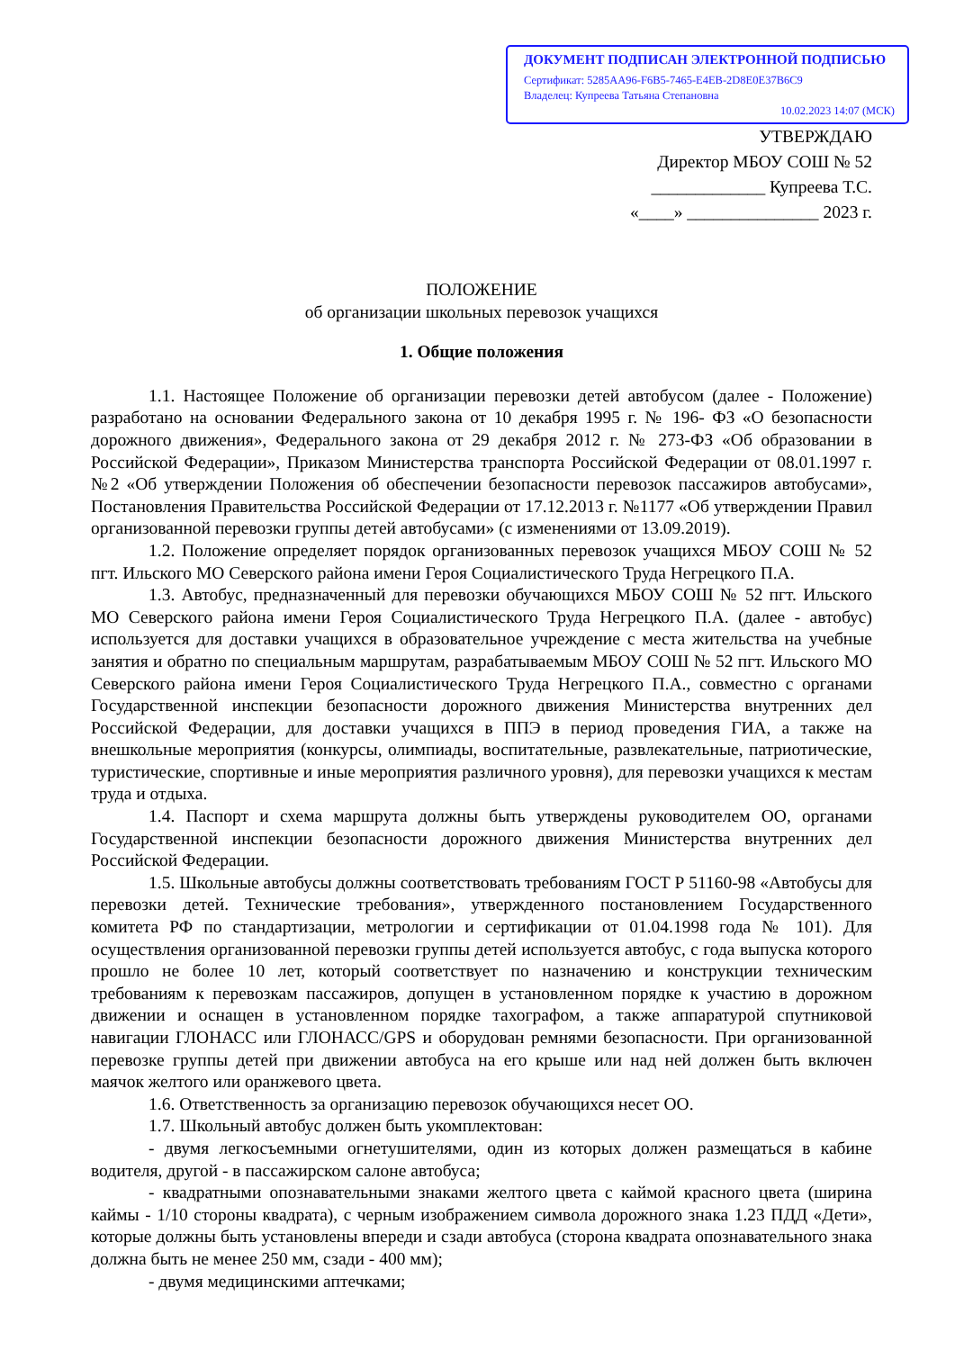ДОКУМЕНТ ПОДПИСАН ЭЛЕКТРОННОЙ ПОДПИСЬЮ
Сертификат: 5285AA96-F6B5-7465-E4EB-2D8E0E37B6C9
Владелец: Купреева Татьяна Степановна
10.02.2023 14:07 (МСК)
УТВЕРЖДАЮ
Директор МБОУ СОШ № 52
_____________ Купреева Т.С.
«____» _______________ 2023 г.
ПОЛОЖЕНИЕ
об организации школьных перевозок учащихся
1. Общие положения
1.1. Настоящее Положение об организации перевозки детей автобусом (далее - Положение) разработано на основании Федерального закона от 10 декабря 1995 г. № 196- ФЗ «О безопасности дорожного движения», Федерального закона от 29 декабря 2012 г. № 273-ФЗ «Об образовании в Российской Федерации», Приказом Министерства транспорта Российской Федерации от 08.01.1997 г. №2 «Об утверждении Положения об обеспечении безопасности перевозок пассажиров автобусами», Постановления Правительства Российской Федерации от 17.12.2013 г. №1177 «Об утверждении Правил организованной перевозки группы детей автобусами» (с изменениями от 13.09.2019).
1.2. Положение определяет порядок организованных перевозок учащихся МБОУ СОШ № 52 пгт. Ильского МО Северского района имени Героя Социалистического Труда Негрецкого П.А.
1.3. Автобус, предназначенный для перевозки обучающихся МБОУ СОШ № 52 пгт. Ильского МО Северского района имени Героя Социалистического Труда Негрецкого П.А. (далее - автобус) используется для доставки учащихся в образовательное учреждение с места жительства на учебные занятия и обратно по специальным маршрутам, разрабатываемым МБОУ СОШ № 52 пгт. Ильского МО Северского района имени Героя Социалистического Труда Негрецкого П.А., совместно с органами Государственной инспекции безопасности дорожного движения Министерства внутренних дел Российской Федерации, для доставки учащихся в ППЭ в период проведения ГИА, а также на внешкольные мероприятия (конкурсы, олимпиады, воспитательные, развлекательные, патриотические, туристические, спортивные и иные мероприятия различного уровня), для перевозки учащихся к местам труда и отдыха.
1.4. Паспорт и схема маршрута должны быть утверждены руководителем ОО, органами Государственной инспекции безопасности дорожного движения Министерства внутренних дел Российской Федерации.
1.5. Школьные автобусы должны соответствовать требованиям ГОСТ Р 51160-98 «Автобусы для перевозки детей. Технические требования», утвержденного постановлением Государственного комитета РФ по стандартизации, метрологии и сертификации от 01.04.1998 года № 101). Для осуществления организованной перевозки группы детей используется автобус, с года выпуска которого прошло не более 10 лет, который соответствует по назначению и конструкции техническим требованиям к перевозкам пассажиров, допущен в установленном порядке к участию в дорожном движении и оснащен в установленном порядке тахографом, а также аппаратурой спутниковой навигации ГЛОНАСС или ГЛОНАСС/GPS и оборудован ремнями безопасности. При организованной перевозке группы детей при движении автобуса на его крыше или над ней должен быть включен маячок желтого или оранжевого цвета.
1.6. Ответственность за организацию перевозок обучающихся несет ОО.
1.7. Школьный автобус должен быть укомплектован:
- двумя легкосъемными огнетушителями, один из которых должен размещаться в кабине водителя, другой - в пассажирском салоне автобуса;
- квадратными опознавательными знаками желтого цвета с каймой красного цвета (ширина каймы - 1/10 стороны квадрата), с черным изображением символа дорожного знака 1.23 ПДД «Дети», которые должны быть установлены впереди и сзади автобуса (сторона квадрата опознавательного знака должна быть не менее 250 мм, сзади - 400 мм);
- двумя медицинскими аптечками;